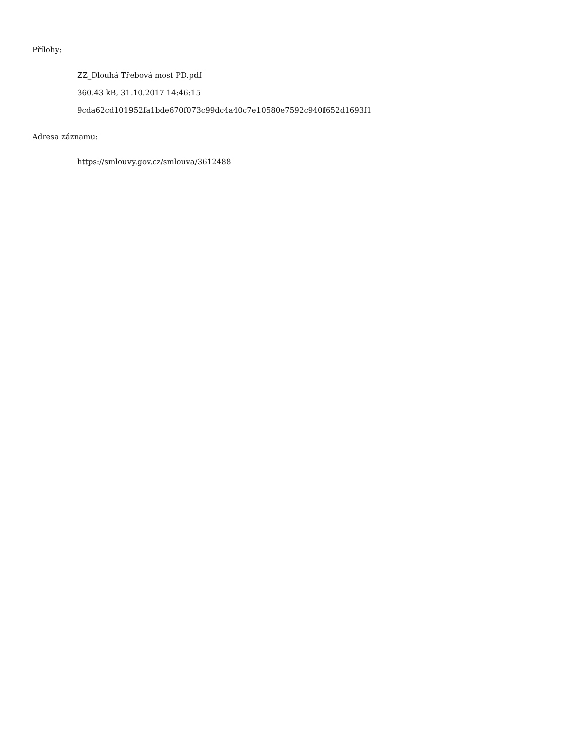Přílohy:
ZZ_Dlouhá Třebová most PD.pdf
360.43 kB, 31.10.2017 14:46:15
9cda62cd101952fa1bde670f073c99dc4a40c7e10580e7592c940f652d1693f1
Adresa záznamu:
https://smlouvy.gov.cz/smlouva/3612488